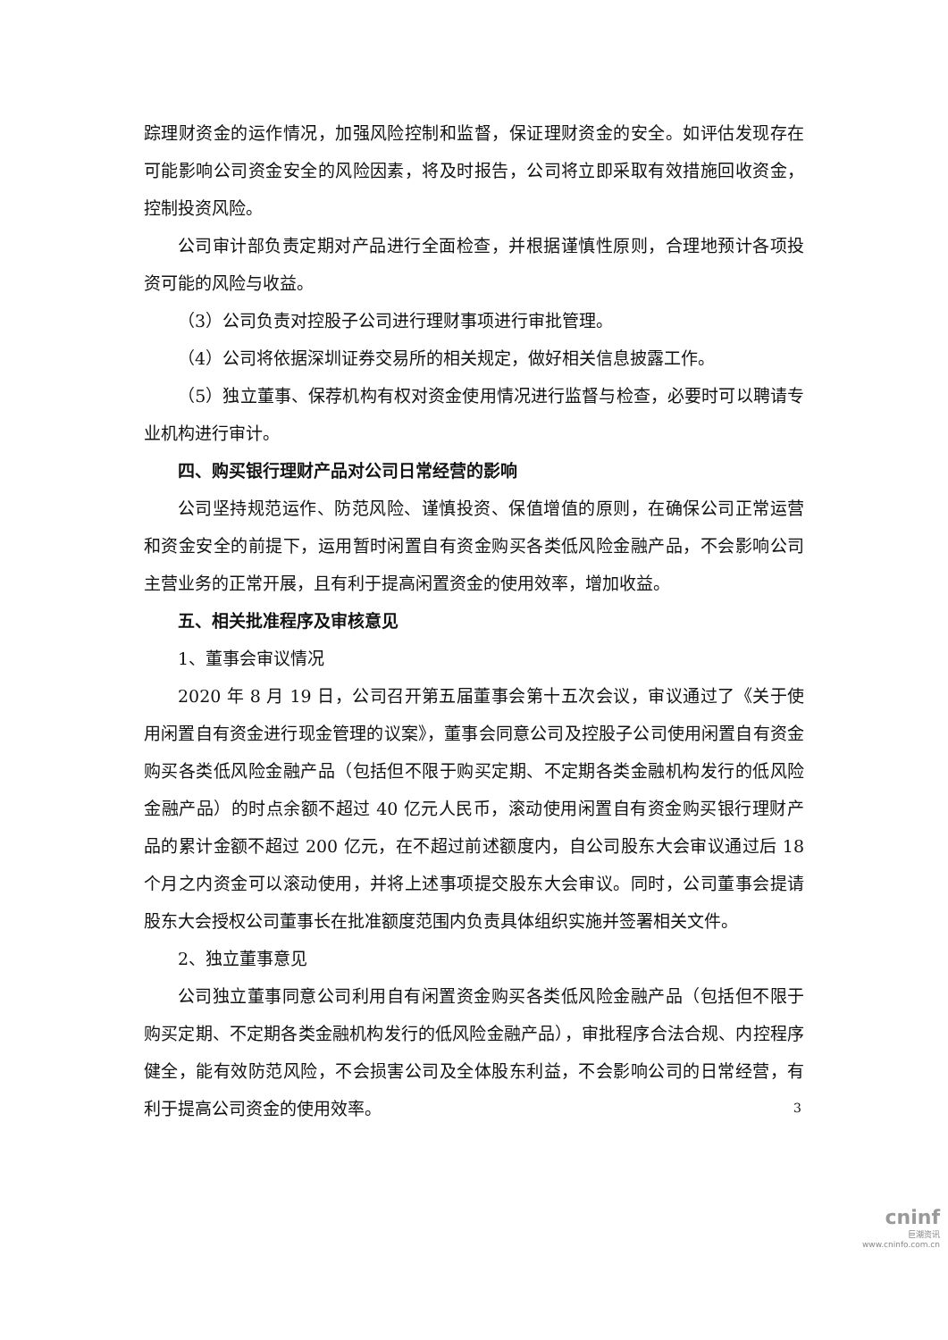踪理财资金的运作情况，加强风险控制和监督，保证理财资金的安全。如评估发现存在可能影响公司资金安全的风险因素，将及时报告，公司将立即采取有效措施回收资金，控制投资风险。
公司审计部负责定期对产品进行全面检查，并根据谨慎性原则，合理地预计各项投资可能的风险与收益。
（3）公司负责对控股子公司进行理财事项进行审批管理。
（4）公司将依据深圳证券交易所的相关规定，做好相关信息披露工作。
（5）独立董事、保荐机构有权对资金使用情况进行监督与检查，必要时可以聘请专业机构进行审计。
四、购买银行理财产品对公司日常经营的影响
公司坚持规范运作、防范风险、谨慎投资、保值增值的原则，在确保公司正常运营和资金安全的前提下，运用暂时闲置自有资金购买各类低风险金融产品，不会影响公司主营业务的正常开展，且有利于提高闲置资金的使用效率，增加收益。
五、相关批准程序及审核意见
1、董事会审议情况
2020 年 8 月 19 日，公司召开第五届董事会第十五次会议，审议通过了《关于使用闲置自有资金进行现金管理的议案》，董事会同意公司及控股子公司使用闲置自有资金购买各类低风险金融产品（包括但不限于购买定期、不定期各类金融机构发行的低风险金融产品）的时点余额不超过 40 亿元人民币，滚动使用闲置自有资金购买银行理财产品的累计金额不超过 200 亿元，在不超过前述额度内，自公司股东大会审议通过后 18 个月之内资金可以滚动使用，并将上述事项提交股东大会审议。同时，公司董事会提请股东大会授权公司董事长在批准额度范围内负责具体组织实施并签署相关文件。
2、独立董事意见
公司独立董事同意公司利用自有闲置资金购买各类低风险金融产品（包括但不限于购买定期、不定期各类金融机构发行的低风险金融产品），审批程序合法合规、内控程序健全，能有效防范风险，不会损害公司及全体股东利益，不会影响公司的日常经营，有利于提高公司资金的使用效率。
3
cninf
巨潮资讯
www.cninfo.com.cn